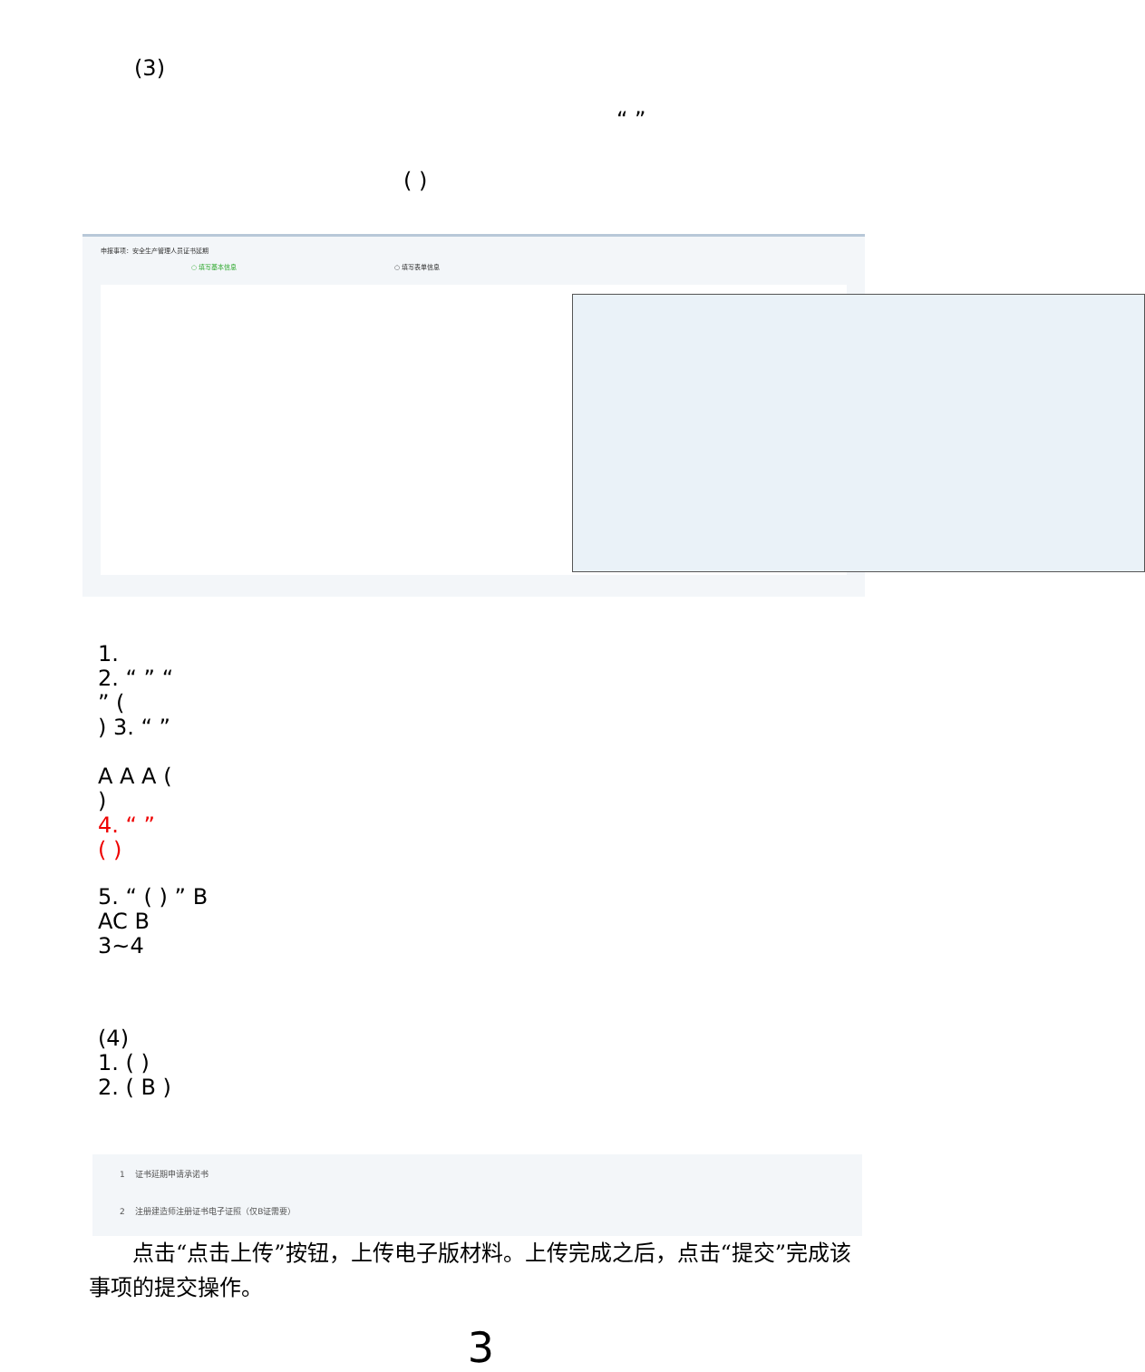(3)
“ ”
( )
申报事项：安全生产管理人员证书延期
○ 填写基本信息 ○ 填写表单信息
1.
2. “ ” “
” (
) 3. “ ”
A A A (
)
4. “ ”
( )
5. “ ( ) ” B
AC B
3~4
(4)
1. ( )
2. ( B )
1 证书延期申请承诺书
2 注册建造师注册证书电子证照（仅B证需要）
点击“点击上传”按钮，上传电子版材料。上传完成之后，点击“提交”完成该事项的提交操作。
3